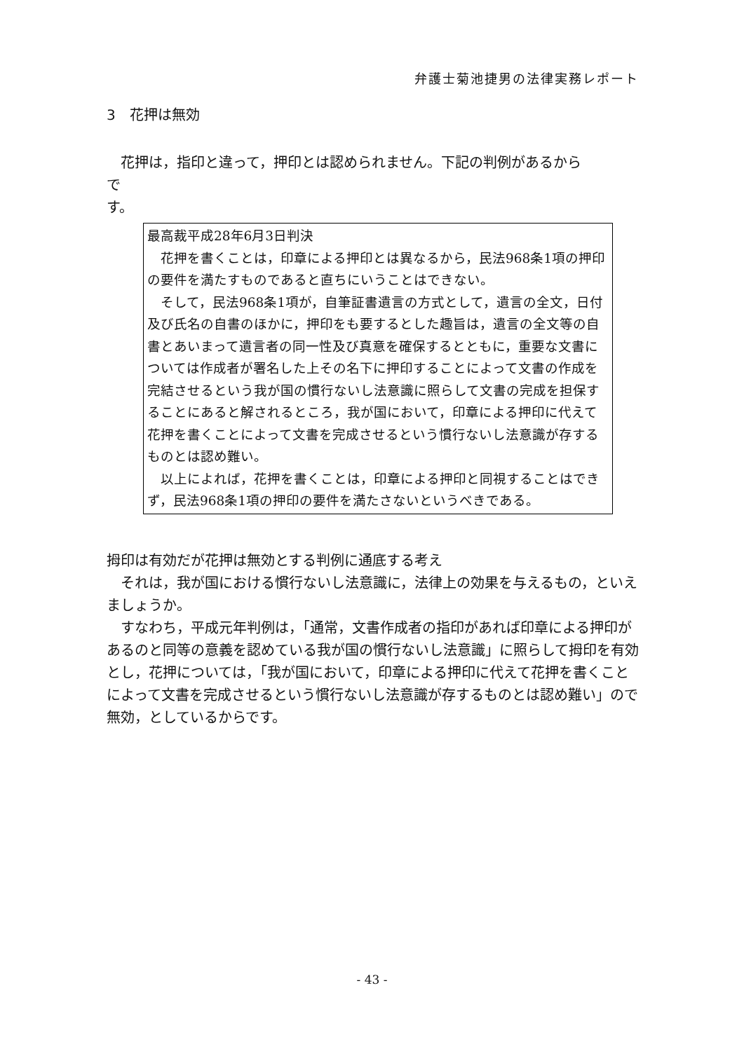弁護士菊池捷男の法律実務レポート
3　花押は無効
　花押は，指印と違って，押印とは認められません。下記の判例があるから
で
す。
最高裁平成28年6月3日判決
　花押を書くことは，印章による押印とは異なるから，民法968条1項の押印の要件を満たすものであると直ちにいうことはできない。
　そして，民法968条1項が，自筆証書遺言の方式として，遺言の全文，日付及び氏名の自書のほかに，押印をも要するとした趣旨は，遺言の全文等の自書とあいまって遺言者の同一性及び真意を確保するとともに，重要な文書については作成者が署名した上その名下に押印することによって文書の作成を完結させるという我が国の慣行ないし法意識に照らして文書の完成を担保することにあると解されるところ，我が国において，印章による押印に代えて花押を書くことによって文書を完成させるという慣行ないし法意識が存するものとは認め難い。
　以上によれば，花押を書くことは，印章による押印と同視することはできず，民法968条1項の押印の要件を満たさないというべきである。
拇印は有効だが花押は無効とする判例に通底する考え
　それは，我が国における慣行ないし法意識に，法律上の効果を与えるもの，といえましょうか。
　すなわち，平成元年判例は，「通常，文書作成者の指印があれば印章による押印があるのと同等の意義を認めている我が国の慣行ないし法意識」に照らして拇印を有効とし，花押については，「我が国において，印章による押印に代えて花押を書くことによって文書を完成させるという慣行ないし法意識が存するものとは認め難い」ので無効，としているからです。
- 43 -